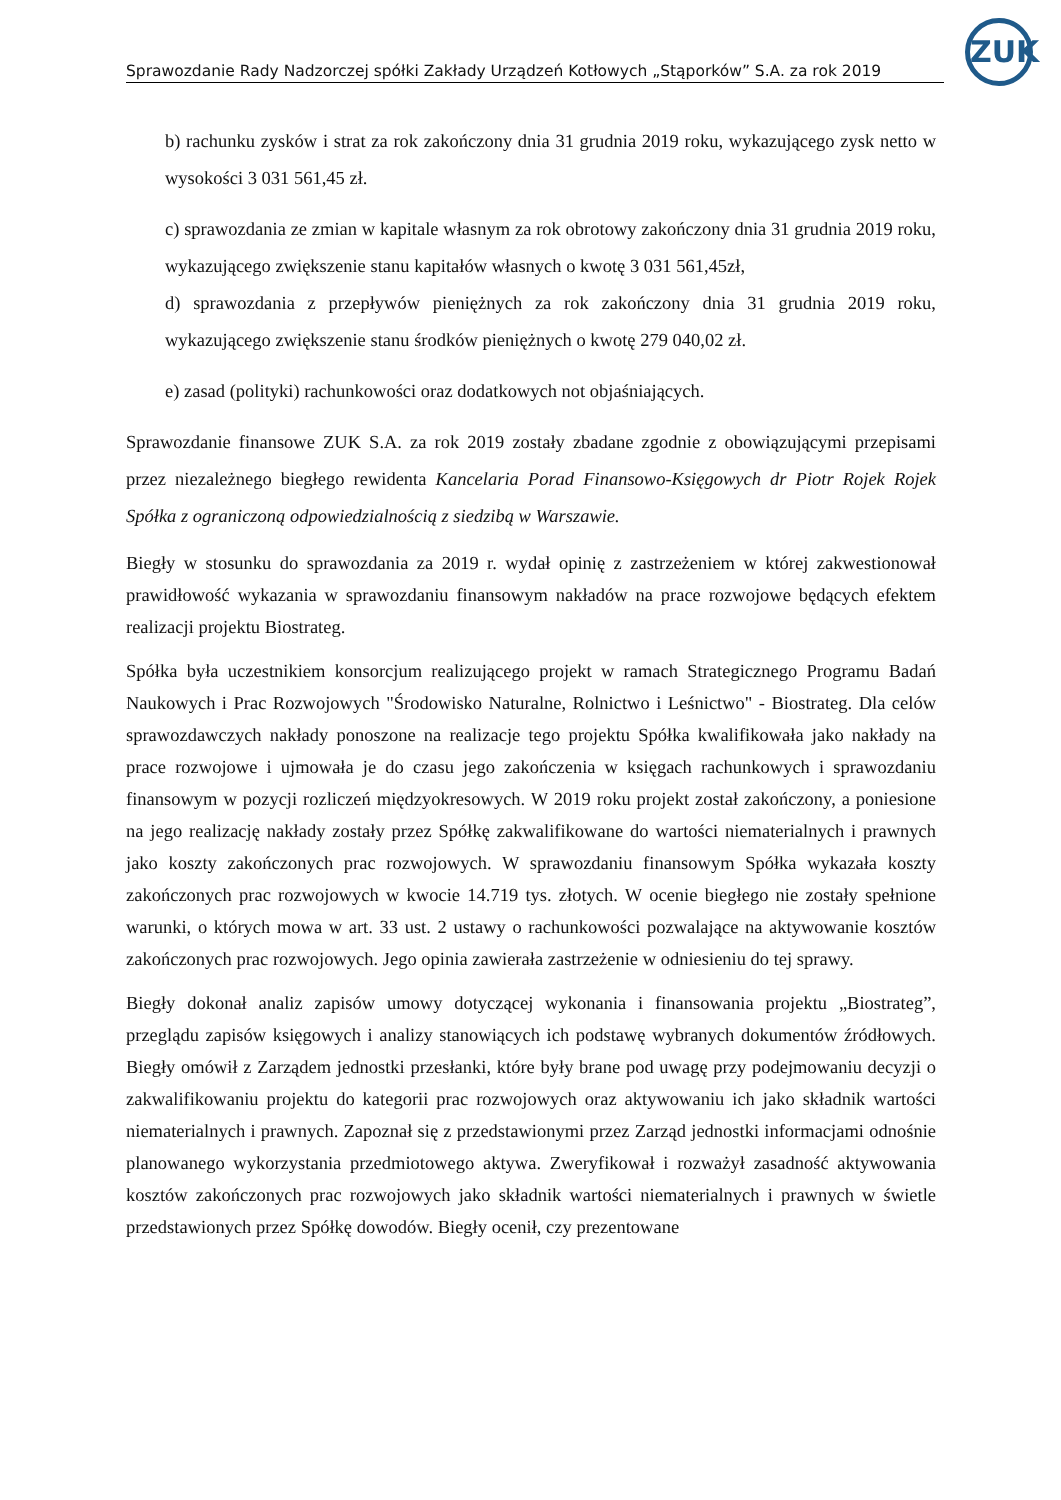ZUK
Sprawozdanie Rady Nadzorczej spółki Zakłady Urządzeń Kotłowych „Stąporków” S.A. za rok 2019
b) rachunku zysków i strat za rok zakończony dnia 31 grudnia 2019 roku, wykazującego zysk netto w wysokości 3 031 561,45 zł.
c) sprawozdania ze zmian w kapitale własnym za rok obrotowy zakończony dnia 31 grudnia 2019 roku, wykazującego zwiększenie stanu kapitałów własnych o kwotę 3 031 561,45zł,
d) sprawozdania z przepływów pieniężnych za rok zakończony dnia 31 grudnia 2019 roku, wykazującego zwiększenie stanu środków pieniężnych o kwotę 279 040,02 zł.
e) zasad (polityki) rachunkowości oraz dodatkowych not objaśniających.
Sprawozdanie finansowe ZUK S.A. za rok 2019 zostały zbadane zgodnie z obowiązującymi przepisami przez niezależnego biegłego rewidenta Kancelaria Porad Finansowo-Księgowych dr Piotr Rojek Rojek Spółka z ograniczoną odpowiedzialnością z siedzibą w Warszawie.
Biegły w stosunku do sprawozdania za 2019 r. wydał opinię z zastrzeżeniem w której zakwestionował prawidłowość wykazania w sprawozdaniu finansowym nakładów na prace rozwojowe będących efektem realizacji projektu Biostrateg.
Spółka była uczestnikiem konsorcjum realizującego projekt w ramach Strategicznego Programu Badań Naukowych i Prac Rozwojowych "Środowisko Naturalne, Rolnictwo i Leśnictwo" - Biostrateg. Dla celów sprawozdawczych nakłady ponoszone na realizacje tego projektu Spółka kwalifikowała jako nakłady na prace rozwojowe i ujmowała je do czasu jego zakończenia w księgach rachunkowych i sprawozdaniu finansowym w pozycji rozliczeń międzyokresowych. W 2019 roku projekt został zakończony, a poniesione na jego realizację nakłady zostały przez Spółkę zakwalifikowane do wartości niematerialnych i prawnych jako koszty zakończonych prac rozwojowych. W sprawozdaniu finansowym Spółka wykazała koszty zakończonych prac rozwojowych w kwocie 14.719 tys. złotych. W ocenie biegłego nie zostały spełnione warunki, o których mowa w art. 33 ust. 2 ustawy o rachunkowości pozwalające na aktywowanie kosztów zakończonych prac rozwojowych. Jego opinia zawierała zastrzeżenie w odniesieniu do tej sprawy.
Biegły dokonał analiz zapisów umowy dotyczącej wykonania i finansowania projektu „Biostrateg”, przeglądu zapisów księgowych i analizy stanowiących ich podstawę wybranych dokumentów źródłowych. Biegły omówił z Zarządem jednostki przesłanki, które były brane pod uwagę przy podejmowaniu decyzji o zakwalifikowaniu projektu do kategorii prac rozwojowych oraz aktywowaniu ich jako składnik wartości niematerialnych i prawnych. Zapoznał się z przedstawionymi przez Zarząd jednostki informacjami odnośnie planowanego wykorzystania przedmiotowego aktywa. Zweryfikował i rozważył zasadność aktywowania kosztów zakończonych prac rozwojowych jako składnik wartości niematerialnych i prawnych w świetle przedstawionych przez Spółkę dowodów. Biegły ocenił, czy prezentowane